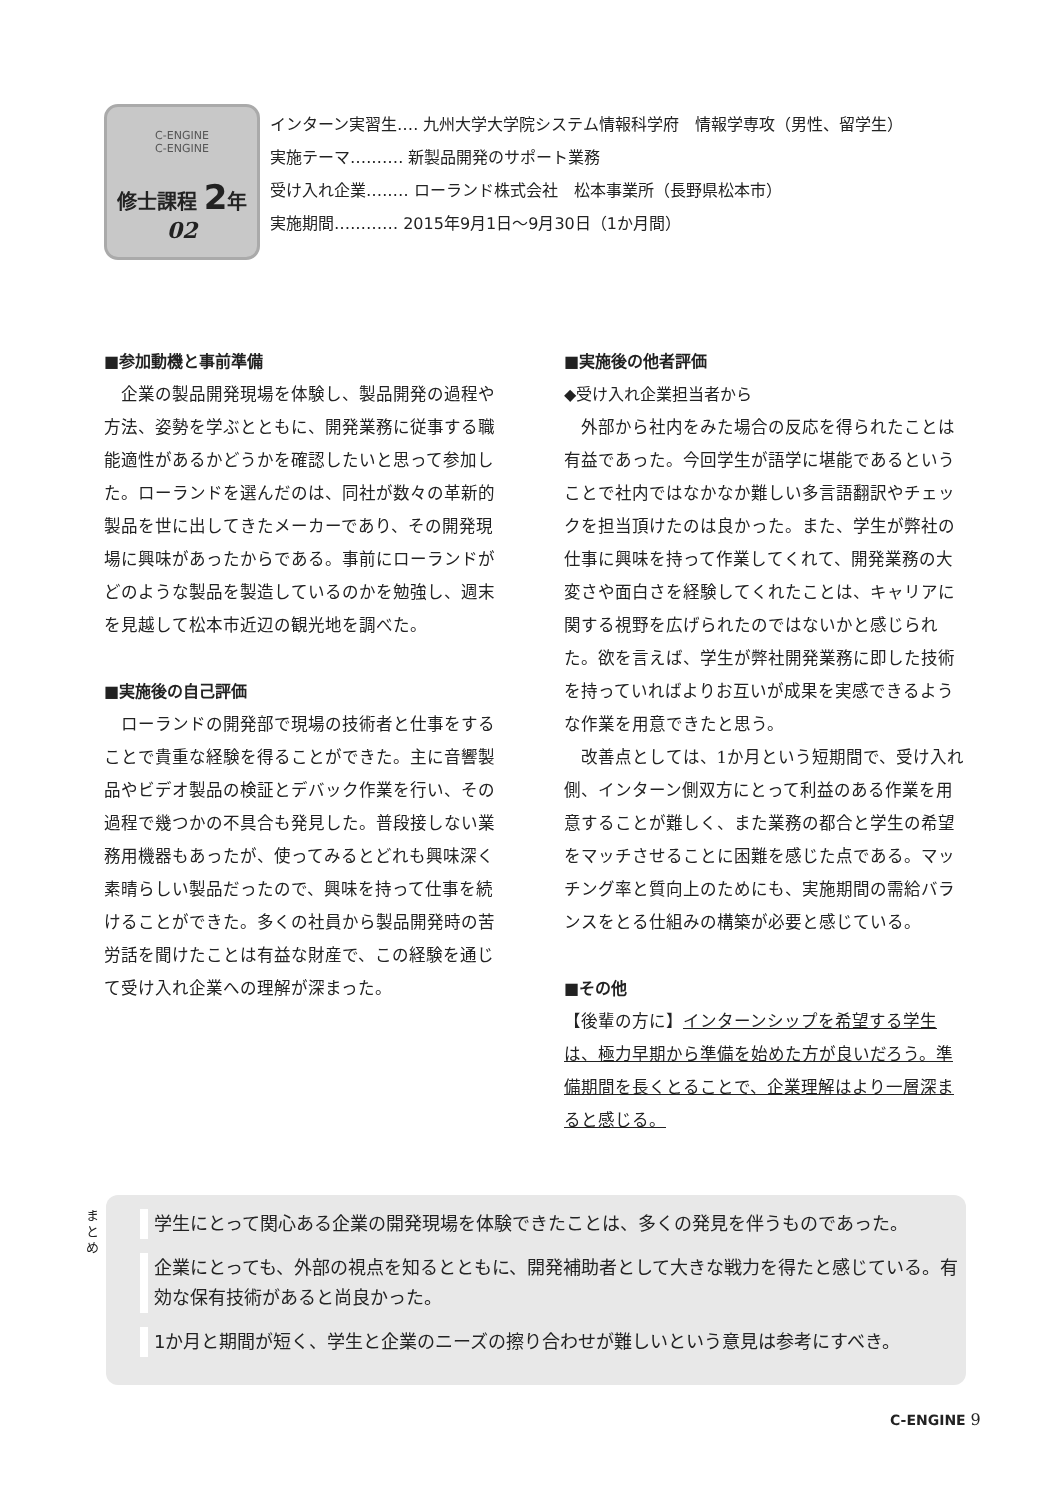C-ENGINE
C-ENGINE
修士課程 2年
02
インターン実習生‥‥ 九州大学大学院システム情報科学府　情報学専攻（男性、留学生）
実施テーマ‥‥‥‥‥ 新製品開発のサポート業務
受け入れ企業‥‥‥‥ ローランド株式会社　松本事業所（長野県松本市）
実施期間‥‥‥‥‥‥ 2015年9月1日～9月30日（1か月間）
■参加動機と事前準備
企業の製品開発現場を体験し、製品開発の過程や方法、姿勢を学ぶとともに、開発業務に従事する職能適性があるかどうかを確認したいと思って参加した。ローランドを選んだのは、同社が数々の革新的製品を世に出してきたメーカーであり、その開発現場に興味があったからである。事前にローランドがどのような製品を製造しているのかを勉強し、週末を見越して松本市近辺の観光地を調べた。
■実施後の自己評価
ローランドの開発部で現場の技術者と仕事をすることで貴重な経験を得ることができた。主に音響製品やビデオ製品の検証とデバック作業を行い、その過程で幾つかの不具合も発見した。普段接しない業務用機器もあったが、使ってみるとどれも興味深く素晴らしい製品だったので、興味を持って仕事を続けることができた。多くの社員から製品開発時の苦労話を聞けたことは有益な財産で、この経験を通じて受け入れ企業への理解が深まった。
■実施後の他者評価
◆受け入れ企業担当者から
外部から社内をみた場合の反応を得られたことは有益であった。今回学生が語学に堪能であるということで社内ではなかなか難しい多言語翻訳やチェックを担当頂けたのは良かった。また、学生が弊社の仕事に興味を持って作業してくれて、開発業務の大変さや面白さを経験してくれたことは、キャリアに関する視野を広げられたのではないかと感じられた。欲を言えば、学生が弊社開発業務に即した技術を持っていればよりお互いが成果を実感できるような作業を用意できたと思う。
改善点としては、1か月という短期間で、受け入れ側、インターン側双方にとって利益のある作業を用意することが難しく、また業務の都合と学生の希望をマッチさせることに困難を感じた点である。マッチング率と質向上のためにも、実施期間の需給バランスをとる仕組みの構築が必要と感じている。
■その他
【後輩の方に】インターンシップを希望する学生は、極力早期から準備を始めた方が良いだろう。準備期間を長くとることで、企業理解はより一層深まると感じる。
まとめ
学生にとって関心ある企業の開発現場を体験できたことは、多くの発見を伴うものであった。
企業にとっても、外部の視点を知るとともに、開発補助者として大きな戦力を得たと感じている。有効な保有技術があると尚良かった。
1か月と期間が短く、学生と企業のニーズの擦り合わせが難しいという意見は参考にすべき。
C-ENGINE 9